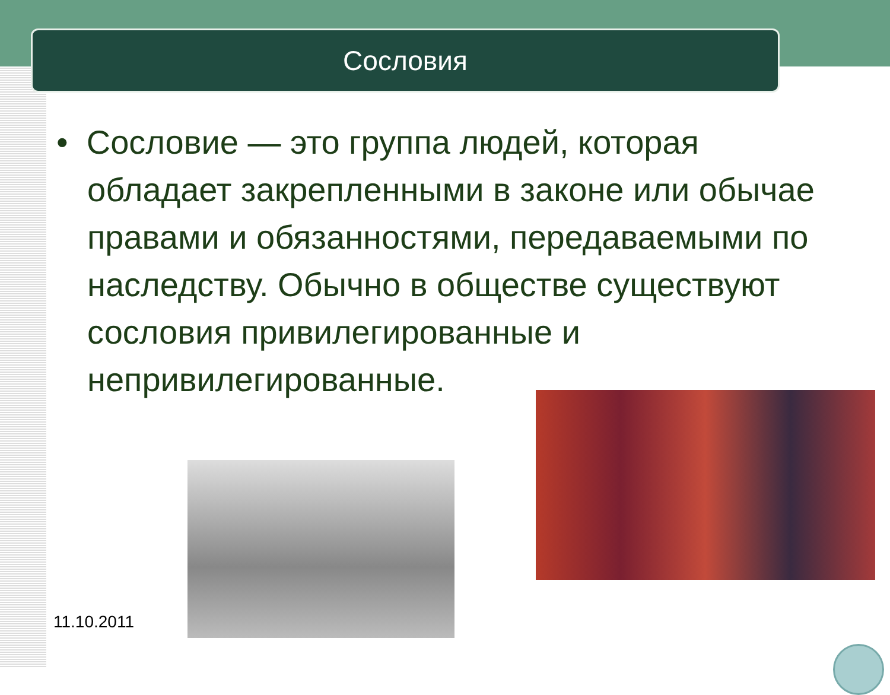Сословия
• Сословие — это группа людей, которая обладает закрепленными в законе или обычае правами и обязанностями, передаваемыми по наследству. Обычно в обществе существуют сословия привилегированные и непривилегированные.
11.10.2011